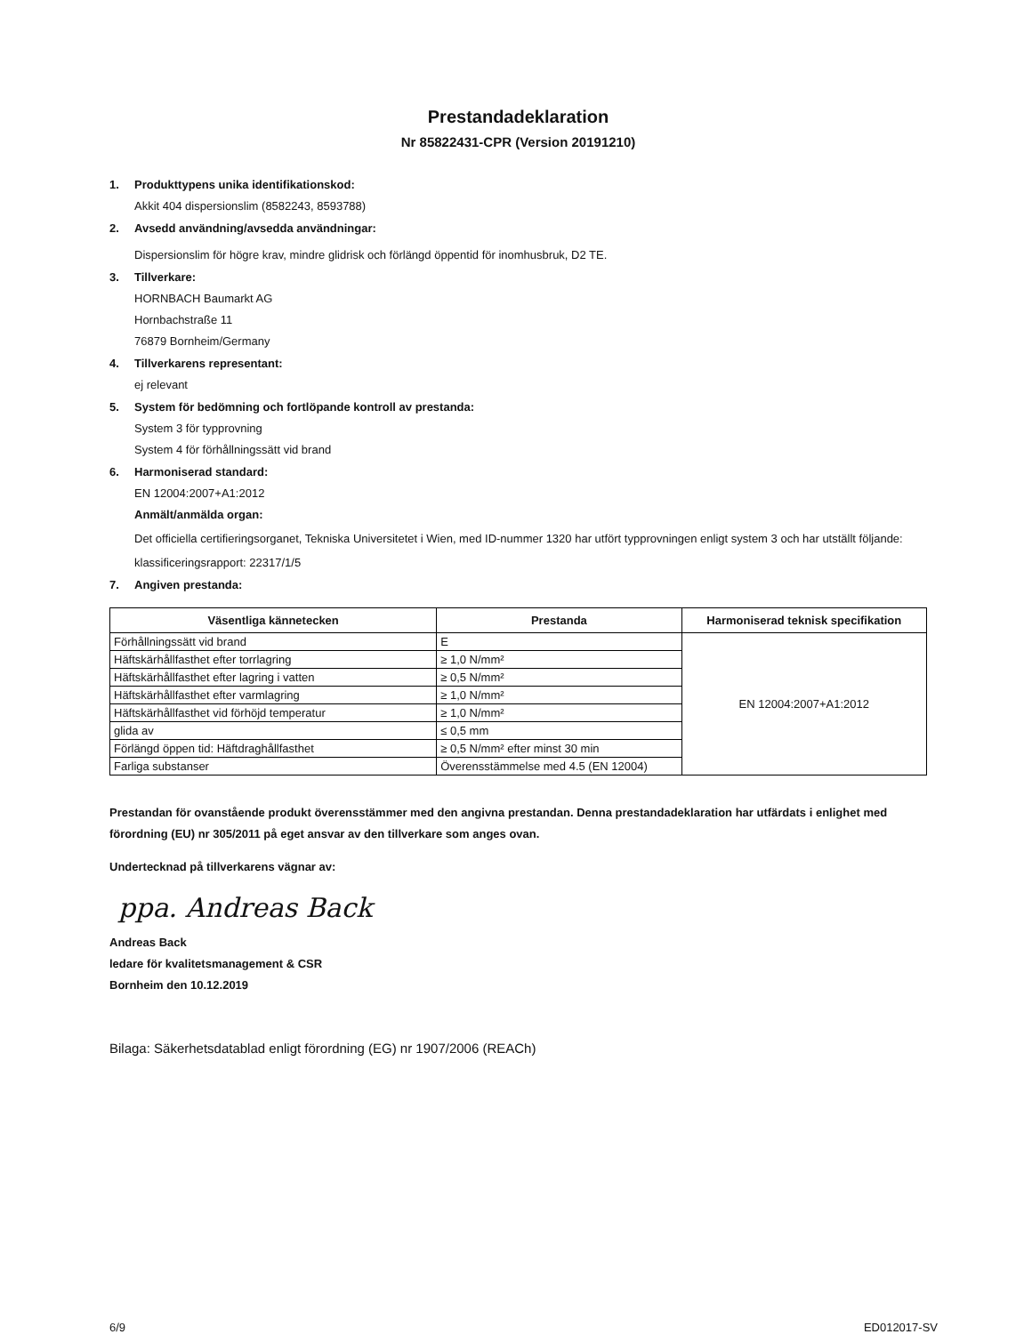Prestandadeklaration
Nr 85822431-CPR (Version 20191210)
1. Produkttypens unika identifikationskod:
Akkit 404 dispersionslim (8582243, 8593788)
2. Avsedd användning/avsedda användningar:
Dispersionslim för högre krav, mindre glidrisk och förlängd öppentid för inomhusbruk, D2 TE.
3. Tillverkare:
HORNBACH Baumarkt AG
Hornbachstraße 11
76879 Bornheim/Germany
4. Tillverkarens representant:
ej relevant
5. System för bedömning och fortlöpande kontroll av prestanda:
System 3 för typprovning
System 4 för förhållningssätt vid brand
6. Harmoniserad standard:
EN 12004:2007+A1:2012
Anmält/anmälda organ:
Det officiella certifieringsorganet, Tekniska Universitetet i Wien, med ID-nummer 1320 har utfört typprovningen enligt system 3 och har utställt följande:
klassificeringsrapport: 22317/1/5
7. Angiven prestanda:
| Väsentliga kännetecken | Prestanda | Harmoniserad teknisk specifikation |
| --- | --- | --- |
| Förhållningssätt vid brand | E | EN 12004:2007+A1:2012 |
| Häftskärhållfasthet efter torrlagring | ≥ 1,0 N/mm² | |
| Häftskärhållfasthet efter lagring i vatten | ≥ 0,5 N/mm² | |
| Häftskärhållfasthet efter varmlagring | ≥ 1,0 N/mm² | |
| Häftskärhållfasthet vid förhöjd temperatur | ≥ 1,0 N/mm² | |
| glida av | ≤ 0,5 mm | |
| Förlängd öppen tid: Häftdraghållfasthet | ≥ 0,5 N/mm² efter minst 30 min | |
| Farliga substanser | Överensstämmelse med 4.5 (EN 12004) | |
Prestandan för ovanstående produkt överensstämmer med den angivna prestandan. Denna prestandadeklaration har utfärdats i enlighet med förordning (EU) nr 305/2011 på eget ansvar av den tillverkare som anges ovan.
Undertecknad på tillverkarens vägnar av:
ppa. Andreas Back
Andreas Back
ledare för kvalitetsmanagement & CSR
Bornheim den 10.12.2019
Bilaga: Säkerhetsdatablad enligt förordning (EG) nr 1907/2006 (REACh)
6/9 ED012017-SV